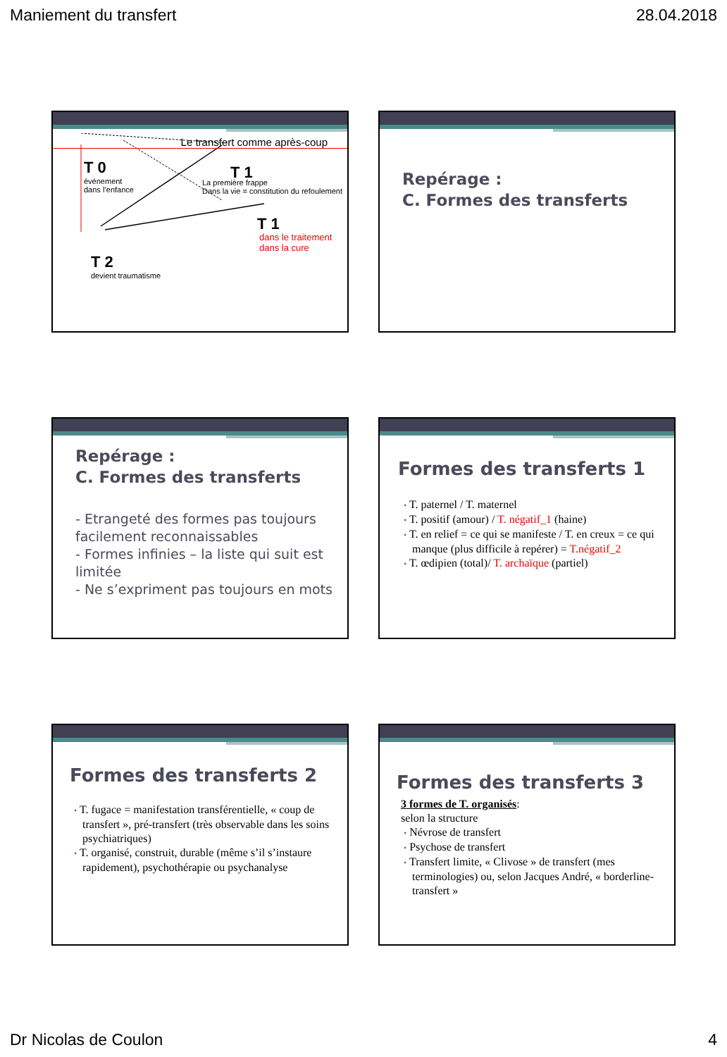Maniement du transfert 28.04.2018
Le transfert comme après-coup
T 0
événement
dans l’enfance
T 1
La première frappe
Dans la vie = constitution du refoulement
T 1
dans le traitement
dans la cure
T 2
devient traumatisme
Repérage :
C. Formes des transferts
Repérage :
C. Formes des transferts
- Etrangeté des formes pas toujours facilement reconnaissables
- Formes infinies – la liste qui suit est limitée
- Ne s’expriment pas toujours en mots
Formes des transferts 1
• T. paternel / T. maternel
• T. positif (amour) / T. négatif_1 (haine)
• T. en relief = ce qui se manifeste / T. en creux = ce qui manque (plus difficile à repérer) = T.négatif_2
• T. œdipien (total)/ T. archaïque (partiel)
Formes des transferts 2
• T. fugace = manifestation transférentielle, « coup de transfert », pré-transfert (très observable dans les soins psychiatriques)
• T. organisé, construit, durable (même s’il s’instaure rapidement), psychothérapie ou psychanalyse
Formes des transferts 3
3 formes de T. organisés:
selon la structure
• Névrose de transfert
• Psychose de transfert
• Transfert limite, « Clivose » de transfert (mes terminologies) ou, selon Jacques André, « borderline-transfert »
Dr Nicolas de Coulon 4